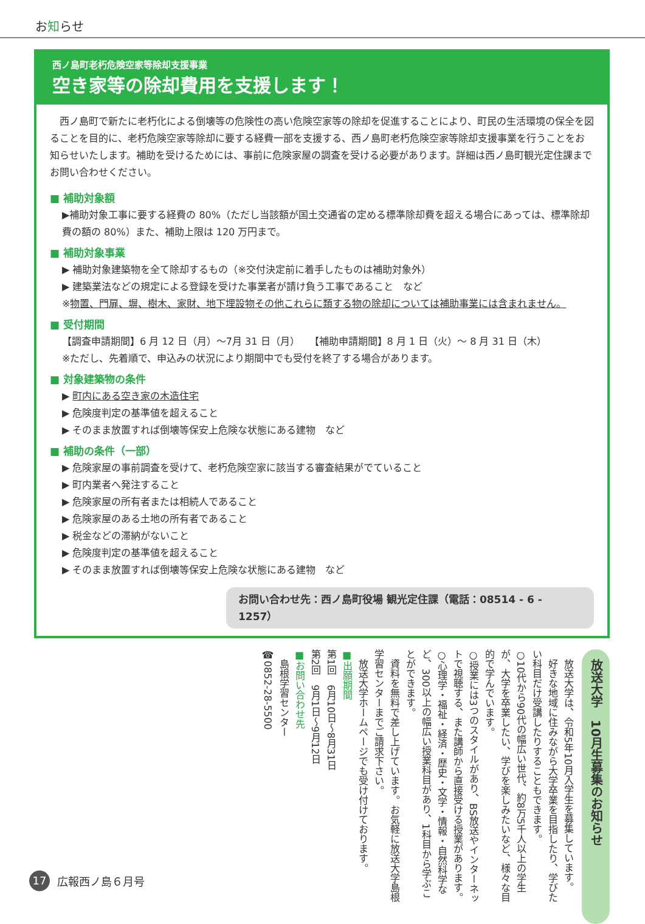お知らせ
西ノ島町老朽危険空家等除却支援事業
空き家等の除却費用を支援します！
西ノ島町で新たに老朽化による倒壊等の危険性の高い危険空家等の除却を促進することにより、町民の生活環境の保全を図ることを目的に、老朽危険空家等除却に要する経費一部を支援する、西ノ島町老朽危険空家等除却支援事業を行うことをお知らせいたします。補助を受けるためには、事前に危険家屋の調査を受ける必要があります。詳細は西ノ島町観光定住課までお問い合わせください。
■ 補助対象額
▶補助対象工事に要する経費の 80%（ただし当該額が国土交通省の定める標準除却費を超える場合にあっては、標準除却費の額の 80%）また、補助上限は 120 万円まで。
■ 補助対象事業
▶ 補助対象建築物を全て除却するもの（※交付決定前に着手したものは補助対象外）
▶ 建築業法などの規定による登録を受けた事業者が請け負う工事であること　など
※物置、門扉、塀、樹木、家財、地下埋設物その他これらに類する物の除却については補助事業には含まれません。
■ 受付期間
【調査申請期間】6 月 12 日（月）～7月 31 日（月）　　【補助申請期間】8 月 1 日（火）～ 8 月 31 日（木）
※ただし、先着順で、申込みの状況により期間中でも受付を終了する場合があります。
■ 対象建築物の条件
▶ 町内にある空き家の木造住宅
▶ 危険度判定の基準値を超えること
▶ そのまま放置すれば倒壊等保安上危険な状態にある建物　など
■ 補助の条件（一部）
▶ 危険家屋の事前調査を受けて、老朽危険空家に該当する審査結果がでていること
▶ 町内業者へ発注すること
▶ 危険家屋の所有者または相続人であること
▶ 危険家屋のある土地の所有者であること
▶ 税金などの滞納がないこと
▶ 危険度判定の基準値を超えること
▶ そのまま放置すれば倒壊等保安上危険な状態にある建物　など
お問い合わせ先：西ノ島町役場 観光定住課（電話：08514 - 6 - 1257）
放送大学　10月生募集のお知らせ
　放送大学は、令和5年10月入学生を募集しています。
　好きな地域に住みながら大学卒業を目指したり、学びたい科目だけ受講したりすることもできます。
○10代から90代の幅広い世代、約8万5千人以上の学生が、大学を卒業したい、学びを楽しみたいなど、様々な目的で学んでいます。
○授業には3つのスタイルがあり、BS放送やインターネットで視聴する、また講師から直接受ける授業があります。
○心理学・福祉・経済・歴史・文学・情報・自然科学など、300以上の幅広い授業科目があり、1科目から学ぶことができます。
　資料を無料で差し上げています。お気軽に放送大学島根学習センターまでご請求下さい。
　放送大学ホームページでも受け付けております。
■出願期間
第1回　6月10日～8月31日
第2回　9月1日～9月12日
■お問い合わせ先
　島根学習センター
☎0852-28-5500
17 広報西ノ島６月号